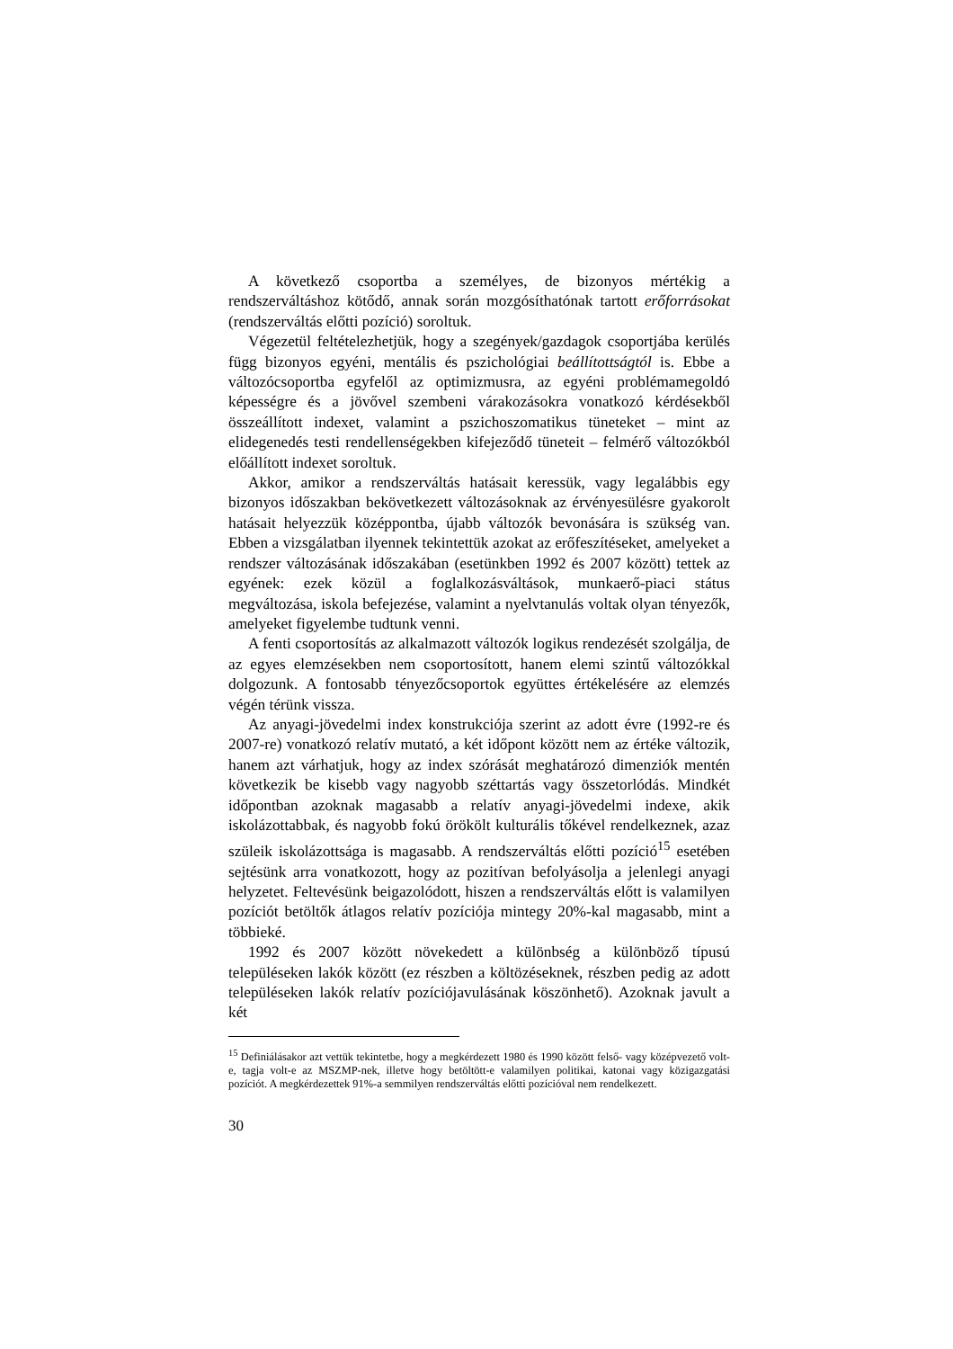A következő csoportba a személyes, de bizonyos mértékig a rendszerváltáshoz kötődő, annak során mozgósíthatónak tartott erőforrásokat (rendszerváltás előtti pozíció) soroltuk.
Végezetül feltételezhetjük, hogy a szegények/gazdagok csoportjába kerülés függ bizonyos egyéni, mentális és pszichológiai beállítottságtól is. Ebbe a változócsoportba egyfelől az optimizmusra, az egyéni problémamegoldó képességre és a jövővel szembeni várakozásokra vonatkozó kérdésekből összeállított indexet, valamint a pszichoszomatikus tüneteket – mint az elidegenedés testi rendellenségekben kifejeződő tüneteit – felmérő változókból előállított indexet soroltuk.
Akkor, amikor a rendszerváltás hatásait keressük, vagy legalábbis egy bizonyos időszakban bekövetkezett változásoknak az érvényesülésre gyakorolt hatásait helyezzük középpontba, újabb változók bevonására is szükség van. Ebben a vizsgálatban ilyennek tekintettük azokat az erőfeszítéseket, amelyeket a rendszer változásának időszakában (esetünkben 1992 és 2007 között) tettek az egyének: ezek közül a foglalkozásváltások, munkaerő-piaci státus megváltozása, iskola befejezése, valamint a nyelvtanulás voltak olyan tényezők, amelyeket figyelembe tudtunk venni.
A fenti csoportosítás az alkalmazott változók logikus rendezését szolgálja, de az egyes elemzésekben nem csoportosított, hanem elemi szintű változókkal dolgozunk. A fontosabb tényezőcsoportok együttes értékelésére az elemzés végén térünk vissza.
Az anyagi-jövedelmi index konstrukciója szerint az adott évre (1992-re és 2007-re) vonatkozó relatív mutató, a két időpont között nem az értéke változik, hanem azt várhatjuk, hogy az index szórását meghatározó dimenziók mentén következik be kisebb vagy nagyobb széttartás vagy összetorlódás. Mindkét időpontban azoknak magasabb a relatív anyagi-jövedelmi indexe, akik iskolázottabbak, és nagyobb fokú örökölt kulturális tőkével rendelkeznek, azaz szüleik iskolázottsága is magasabb. A rendszerváltás előtti pozíció<sup>15</sup> esetében sejtésünk arra vonatkozott, hogy az pozitívan befolyásolja a jelenlegi anyagi helyzetet. Feltevésünk beigazolódott, hiszen a rendszerváltás előtt is valamilyen pozíciót betöltők átlagos relatív pozíciója mintegy 20%-kal magasabb, mint a többieké.
1992 és 2007 között növekedett a különbség a különböző típusú településeken lakók között (ez részben a költözéseknek, részben pedig az adott településeken lakók relatív pozíciójavulásának köszönhető). Azoknak javult a két
<sup>15</sup> Definiálásakor azt vettük tekintetbe, hogy a megkérdezett 1980 és 1990 között felső- vagy középvezető volt-e, tagja volt-e az MSZMP-nek, illetve hogy betöltött-e valamilyen politikai, katonai vagy közigazgatási pozíciót. A megkérdezettek 91%-a semmilyen rendszerváltás előtti pozícióval nem rendelkezett.
30